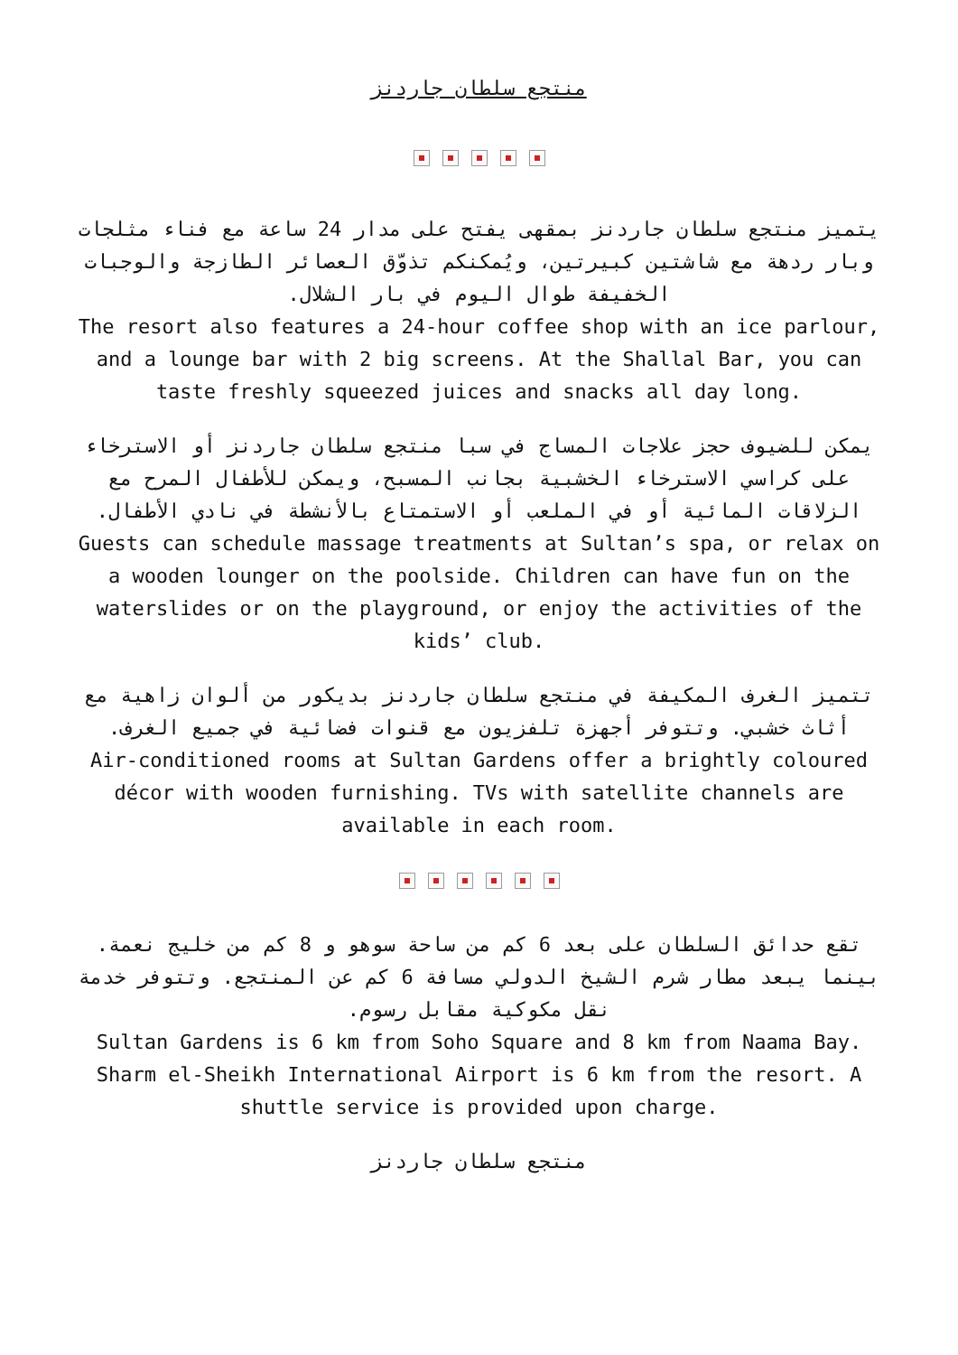منتجع سلطان جاردنز
يتميز منتجع سلطان جاردنز بمقهى يفتح على مدار 24 ساعة مع فناء مثلجات وبار ردهة مع شاشتين كبيرتين، ويُمكنكم تذوّق العصائر الطازجة والوجبات الخفيفة طوال اليوم في بار الشلال.
The resort also features a 24-hour coffee shop with an ice parlour, and a lounge bar with 2 big screens. At the Shallal Bar, you can taste freshly squeezed juices and snacks all day long.
يمكن للضيوف حجز علاجات المساج في سبا منتجع سلطان جاردنز أو الاسترخاء على كراسي الاسترخاء الخشبية بجانب المسبح، ويمكن للأطفال المرح مع الزلاقات المائية أو في الملعب أو الاستمتاع بالأنشطة في نادي الأطفال.
Guests can schedule massage treatments at Sultan’s spa, or relax on a wooden lounger on the poolside. Children can have fun on the waterslides or on the playground, or enjoy the activities of the kids’ club.
تتميز الغرف المكيفة في منتجع سلطان جاردنز بديكور من ألوان زاهية مع أثاث خشبي. وتتوفر أجهزة تلفزيون مع قنوات فضائية في جميع الغرف.
Air-conditioned rooms at Sultan Gardens offer a brightly coloured décor with wooden furnishing. TVs with satellite channels are available in each room.
تقع حدائق السلطان على بعد 6 كم من ساحة سوهو و 8 كم من خليج نعمة. بينما يبعد مطار شرم الشيخ الدولي مسافة 6 كم عن المنتجع. وتتوفر خدمة نقل مكوكية مقابل رسوم.
Sultan Gardens is 6 km from Soho Square and 8 km from Naama Bay. Sharm el-Sheikh International Airport is 6 km from the resort. A shuttle service is provided upon charge.
منتجع سلطان جاردنز